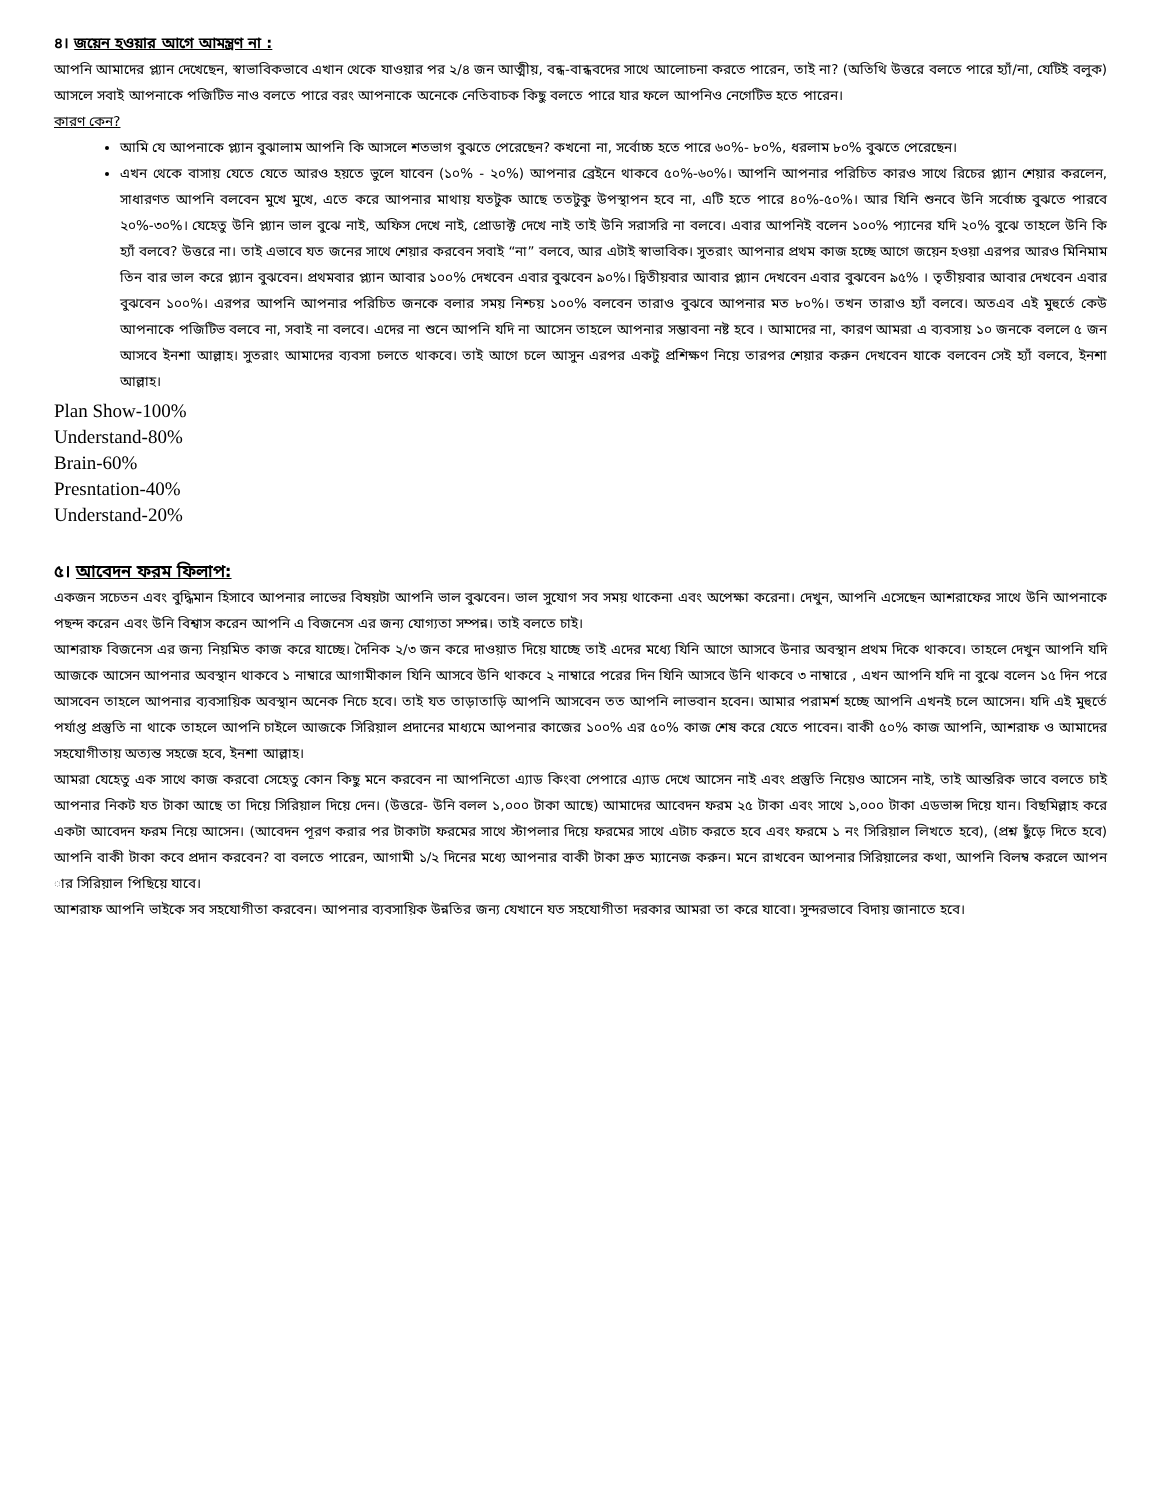৪। জয়েন হওয়ার আগে আমন্ত্রণ না :
আপনি আমাদের প্ল্যান দেখেছেন, স্বাভাবিকভাবে এখান থেকে যাওয়ার পর ২/৪ জন আত্মীয়, বন্ধ-বান্ধবদের সাথে আলোচনা করতে পারেন, তাই না? (অতিথি উত্তরে বলতে পারে হ্যাঁ/না, যেটিই বলুক) আসলে সবাই আপনাকে পজিটিভ নাও বলতে পারে বরং আপনাকে অনেকে নেতিবাচক কিছু বলতে পারে যার ফলে আপনিও নেগেটিভ হতে পারেন।
কারণ কেন?
আমি যে আপনাকে প্ল্যান বুঝালাম আপনি কি আসলে শতভাগ বুঝতে পেরেছেন? কখনো না, সর্বোচ্চ হতে পারে ৬০%- ৮০%, ধরলাম ৮০% বুঝতে পেরেছেন।
এখন থেকে বাসায় যেতে যেতে আরও হয়তে ভুলে যাবেন (১০% - ২০%) আপনার ব্রেইনে থাকবে ৫০%-৬০%। আপনি আপনার পরিচিত কারও সাথে রিচের প্ল্যান শেয়ার করলেন, সাধারণত আপনি বলবেন মুখে মুখে, এতে করে আপনার মাথায় যতটুক আছে ততটুকু উপস্থাপন হবে না, এটি হতে পারে ৪০%-৫০%। আর যিনি শুনবে উনি সর্বোচ্চ বুঝতে পারবে ২০%-৩০%। যেহেতু উনি প্ল্যান ভাল বুঝে নাই, অফিস দেখে নাই, প্রোডাক্ট দেখে নাই তাই উনি সরাসরি না বলবে। এবার আপনিই বলেন ১০০% প্যানের যদি ২০% বুঝে তাহলে উনি কি হ্যাঁ বলবে? উত্তরে না। তাই এভাবে যত জনের সাথে শেয়ার করবেন সবাই “না” বলবে, আর এটাই স্বাভাবিক। সুতরাং আপনার প্রথম কাজ হচ্ছে আগে জয়েন হওয়া এরপর আরও মিনিমাম তিন বার ভাল করে প্ল্যান বুঝবেন। প্রথমবার প্ল্যান আবার ১০০% দেখবেন এবার বুঝবেন ৯০%। দ্বিতীয়বার আবার প্ল্যান দেখবেন এবার বুঝবেন ৯৫% । তৃতীয়বার আবার দেখবেন এবার বুঝবেন ১০০%। এরপর আপনি আপনার পরিচিত জনকে বলার সময় নিশ্চয় ১০০% বলবেন তারাও বুঝবে আপনার মত ৮০%। তখন তারাও হ্যাঁ বলবে। অতএব এই মুহুর্তে কেউ আপনাকে পজিটিভ বলবে না, সবাই না বলবে। এদের না শুনে আপনি যদি না আসেন তাহলে আপনার সম্ভাবনা নষ্ট হবে । আমাদের না, কারণ আমরা এ ব্যবসায় ১০ জনকে বললে ৫ জন আসবে ইনশা আল্লাহ। সুতরাং আমাদের ব্যবসা চলতে থাকবে। তাই আগে চলে আসুন এরপর একটু প্রশিক্ষণ নিয়ে তারপর শেয়ার করুন দেখবেন যাকে বলবেন সেই হ্যাঁ বলবে, ইনশা আল্লাহ।
Plan Show-100%
Understand-80%
Brain-60%
Presntation-40%
Understand-20%
৫। আবেদন ফরম ফিলাপ:
একজন সচেতন এবং বুদ্ধিমান হিসাবে আপনার লাভের বিষয়টা আপনি ভাল বুঝবেন। ভাল সুযোগ সব সময় থাকেনা এবং অপেক্ষা করেনা। দেখুন, আপনি এসেছেন আশরাফের সাথে উনি আপনাকে পছন্দ করেন এবং উনি বিশ্বাস করেন আপনি এ বিজনেস এর জন্য যোগ্যতা সম্পন্ন। তাই বলতে চাই।
আশরাফ বিজনেস এর জন্য নিয়মিত কাজ করে যাচ্ছে। দৈনিক ২/৩ জন করে দাওয়াত দিয়ে যাচ্ছে তাই এদের মধ্যে যিনি আগে আসবে উনার অবস্থান প্রথম দিকে থাকবে। তাহলে দেখুন আপনি যদি আজকে আসেন আপনার অবস্থান থাকবে ১ নাম্বারে আগামীকাল যিনি আসবে উনি থাকবে ২ নাম্বারে পরের দিন যিনি আসবে উনি থাকবে ৩ নাম্বারে , এখন আপনি যদি না বুঝে বলেন ১৫ দিন পরে আসবেন তাহলে আপনার ব্যবসায়িক অবস্থান অনেক নিচে হবে। তাই যত তাড়াতাড়ি আপনি আসবেন তত আপনি লাভবান হবেন। আমার পরামর্শ হচ্ছে আপনি এখনই চলে আসেন। যদি এই মুহুর্তে পর্যাপ্ত প্রস্তুতি না থাকে তাহলে আপনি চাইলে আজকে সিরিয়াল প্রদানের মাধ্যমে আপনার কাজের ১০০% এর ৫০% কাজ শেষ করে যেতে পাবেন। বাকী ৫০% কাজ আপনি, আশরাফ ও আমাদের সহযোগীতায় অত্যন্ত সহজে হবে, ইনশা আল্লাহ।
আমরা যেহেতু এক সাথে কাজ করবো সেহেতু কোন কিছু মনে করবেন না আপনিতো এ্যাড কিংবা পেপারে এ্যাড দেখে আসেন নাই এবং প্রস্তুতি নিয়েও আসেন নাই, তাই আন্তরিক ভাবে বলতে চাই আপনার নিকট যত টাকা আছে তা দিয়ে সিরিয়াল দিয়ে দেন। (উত্তরে- উনি বলল ১,০০০ টাকা আছে) আমাদের আবেদন ফরম ২৫ টাকা এবং সাথে ১,০০০ টাকা এডভান্স দিয়ে যান। বিছমিল্লাহ করে একটা আবেদন ফরম নিয়ে আসেন। (আবেদন পূরণ করার পর টাকাটা ফরমের সাথে স্টাপলার দিয়ে ফরমের সাথে এটাচ করতে হবে এবং ফরমে ১ নং সিরিয়াল লিখতে হবে), (প্রশ্ন ছুঁড়ে দিতে হবে) আপনি বাকী টাকা কবে প্রদান করবেন? বা বলতে পারেন, আগামী ১/২ দিনের মধ্যে আপনার বাকী টাকা দ্রুত ম্যানেজ করুন। মনে রাখবেন আপনার সিরিয়ালের কথা, আপনি বিলম্ব করলে আপন ার সিরিয়াল পিছিয়ে যাবে।
আশরাফ আপনি ভাইকে সব সহযোগীতা করবেন। আপনার ব্যবসায়িক উন্নতির জন্য যেখানে যত সহযোগীতা দরকার আমরা তা করে যাবো। সুন্দরভাবে বিদায় জানাতে হবে।